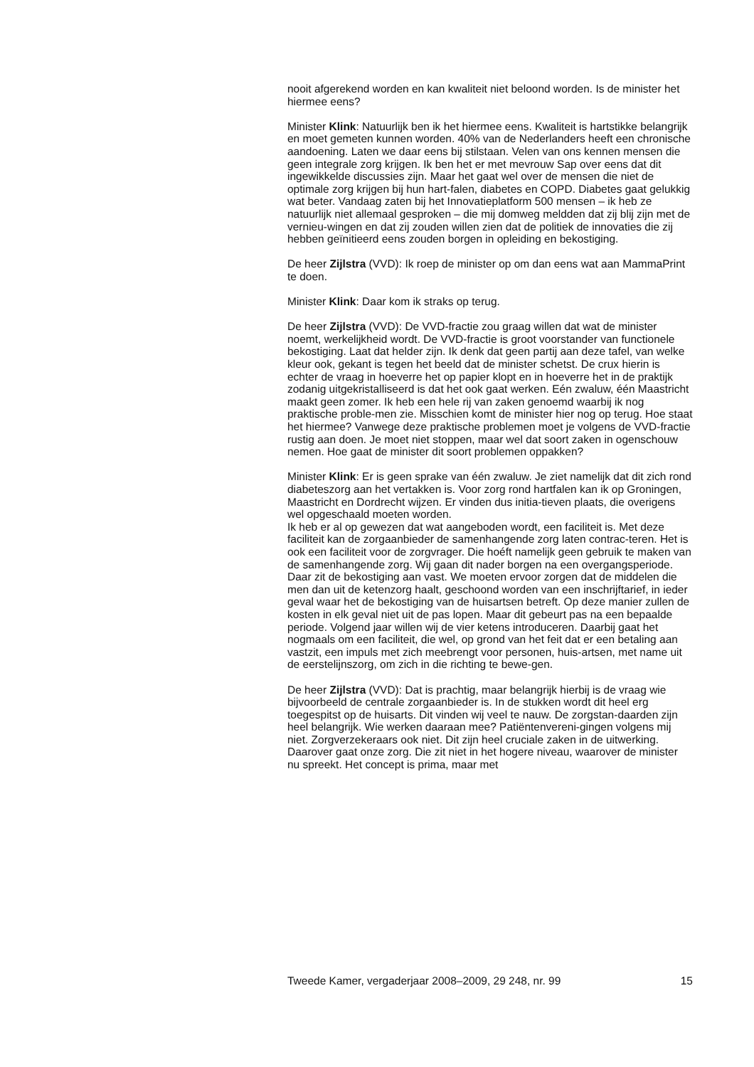nooit afgerekend worden en kan kwaliteit niet beloond worden. Is de minister het hiermee eens?
Minister Klink: Natuurlijk ben ik het hiermee eens. Kwaliteit is hartstikke belangrijk en moet gemeten kunnen worden. 40% van de Nederlanders heeft een chronische aandoening. Laten we daar eens bij stilstaan. Velen van ons kennen mensen die geen integrale zorg krijgen. Ik ben het er met mevrouw Sap over eens dat dit ingewikkelde discussies zijn. Maar het gaat wel over de mensen die niet de optimale zorg krijgen bij hun hart-falen, diabetes en COPD. Diabetes gaat gelukkig wat beter. Vandaag zaten bij het Innovatieplatform 500 mensen – ik heb ze natuurlijk niet allemaal gesproken – die mij domweg meldden dat zij blij zijn met de vernieu-wingen en dat zij zouden willen zien dat de politiek de innovaties die zij hebben geïnitieerd eens zouden borgen in opleiding en bekostiging.
De heer Zijlstra (VVD): Ik roep de minister op om dan eens wat aan MammaPrint te doen.
Minister Klink: Daar kom ik straks op terug.
De heer Zijlstra (VVD): De VVD-fractie zou graag willen dat wat de minister noemt, werkelijkheid wordt. De VVD-fractie is groot voorstander van functionele bekostiging. Laat dat helder zijn. Ik denk dat geen partij aan deze tafel, van welke kleur ook, gekant is tegen het beeld dat de minister schetst. De crux hierin is echter de vraag in hoeverre het op papier klopt en in hoeverre het in de praktijk zodanig uitgekristalliseerd is dat het ook gaat werken. Eén zwaluw, één Maastricht maakt geen zomer. Ik heb een hele rij van zaken genoemd waarbij ik nog praktische proble-men zie. Misschien komt de minister hier nog op terug. Hoe staat het hiermee? Vanwege deze praktische problemen moet je volgens de VVD-fractie rustig aan doen. Je moet niet stoppen, maar wel dat soort zaken in ogenschouw nemen. Hoe gaat de minister dit soort problemen oppakken?
Minister Klink: Er is geen sprake van één zwaluw. Je ziet namelijk dat dit zich rond diabeteszorg aan het vertakken is. Voor zorg rond hartfalen kan ik op Groningen, Maastricht en Dordrecht wijzen. Er vinden dus initia-tieven plaats, die overigens wel opgeschaald moeten worden.
Ik heb er al op gewezen dat wat aangeboden wordt, een faciliteit is. Met deze faciliteit kan de zorgaanbieder de samenhangende zorg laten contrac-teren. Het is ook een faciliteit voor de zorgvrager. Die hoéft namelijk geen gebruik te maken van de samenhangende zorg. Wij gaan dit nader borgen na een overgangsperiode. Daar zit de bekostiging aan vast. We moeten ervoor zorgen dat de middelen die men dan uit de ketenzorg haalt, geschoond worden van een inschrijftarief, in ieder geval waar het de bekostiging van de huisartsen betreft. Op deze manier zullen de kosten in elk geval niet uit de pas lopen. Maar dit gebeurt pas na een bepaalde periode. Volgend jaar willen wij de vier ketens introduceren. Daarbij gaat het nogmaals om een faciliteit, die wel, op grond van het feit dat er een betaling aan vastzit, een impuls met zich meebrengt voor personen, huis-artsen, met name uit de eerstelijnszorg, om zich in die richting te bewe-gen.
De heer Zijlstra (VVD): Dat is prachtig, maar belangrijk hierbij is de vraag wie bijvoorbeeld de centrale zorgaanbieder is. In de stukken wordt dit heel erg toegespitst op de huisarts. Dit vinden wij veel te nauw. De zorgstan-daarden zijn heel belangrijk. Wie werken daaraan mee? Patiëntenvereni-gingen volgens mij niet. Zorgverzekeraars ook niet. Dit zijn heel cruciale zaken in de uitwerking. Daarover gaat onze zorg. Die zit niet in het hogere niveau, waarover de minister nu spreekt. Het concept is prima, maar met
Tweede Kamer, vergaderjaar 2008–2009, 29 248, nr. 99 15